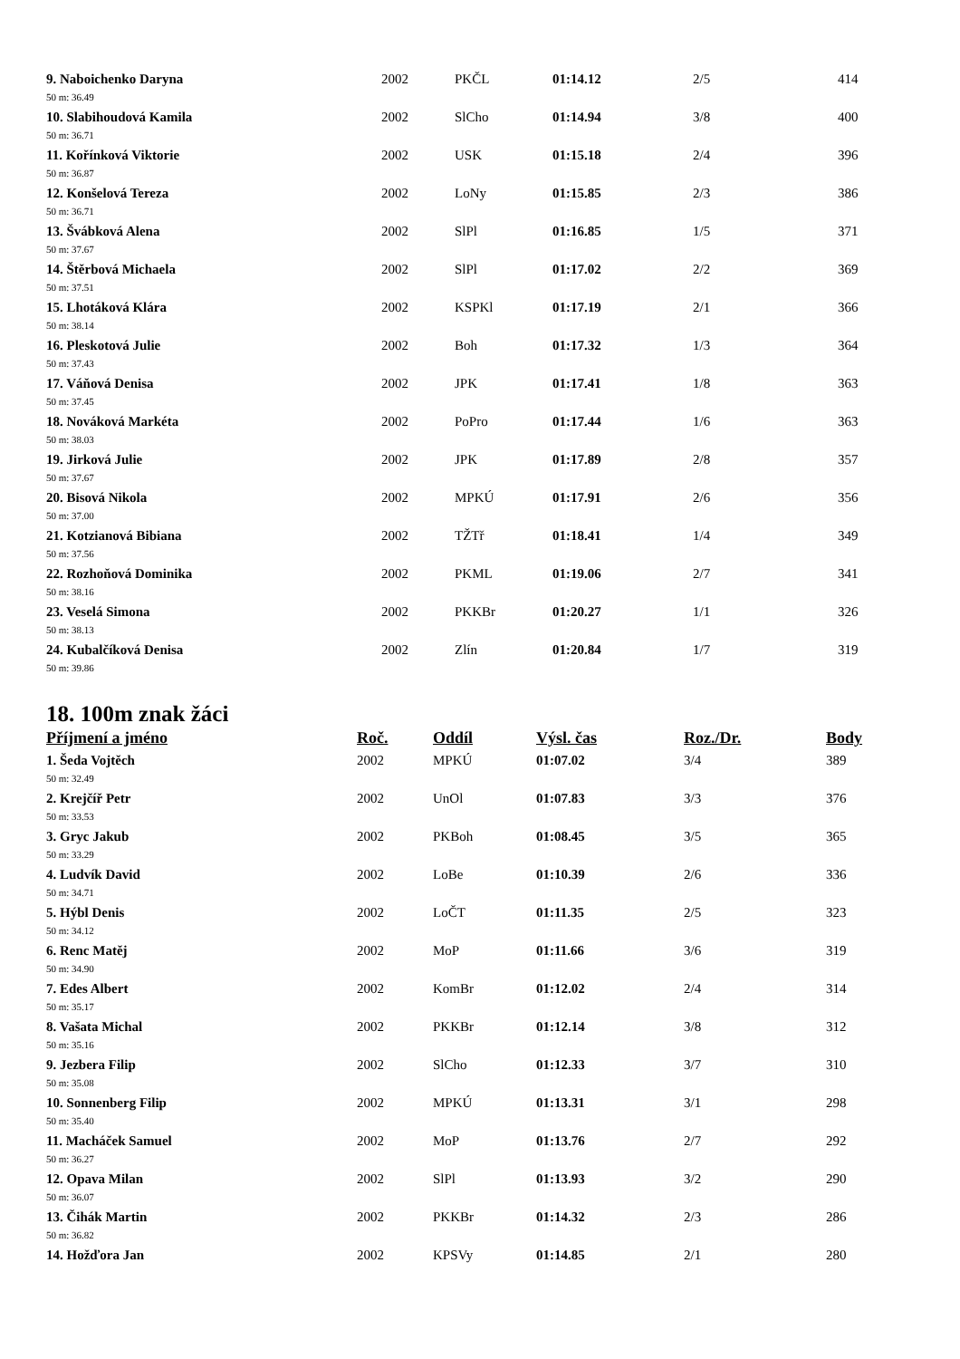| 9. Naboichenko Daryna | 2002 | PKČL | 01:14.12 | 2/5 | 414 |
| 50 m: 36.49 | | | | | |
| 10. Slabihoudová Kamila | 2002 | SlCho | 01:14.94 | 3/8 | 400 |
| 50 m: 36.71 | | | | | |
| 11. Kořínková Viktorie | 2002 | USK | 01:15.18 | 2/4 | 396 |
| 50 m: 36.87 | | | | | |
| 12. Konšelová Tereza | 2002 | LoNy | 01:15.85 | 2/3 | 386 |
| 50 m: 36.71 | | | | | |
| 13. Švábková Alena | 2002 | SlPl | 01:16.85 | 1/5 | 371 |
| 50 m: 37.67 | | | | | |
| 14. Štěrbová Michaela | 2002 | SlPl | 01:17.02 | 2/2 | 369 |
| 50 m: 37.51 | | | | | |
| 15. Lhotáková Klára | 2002 | KSPKl | 01:17.19 | 2/1 | 366 |
| 50 m: 38.14 | | | | | |
| 16. Pleskotová Julie | 2002 | Boh | 01:17.32 | 1/3 | 364 |
| 50 m: 37.43 | | | | | |
| 17. Váňová Denisa | 2002 | JPK | 01:17.41 | 1/8 | 363 |
| 50 m: 37.45 | | | | | |
| 18. Nováková Markéta | 2002 | PoPro | 01:17.44 | 1/6 | 363 |
| 50 m: 38.03 | | | | | |
| 19. Jirková Julie | 2002 | JPK | 01:17.89 | 2/8 | 357 |
| 50 m: 37.67 | | | | | |
| 20. Bisová Nikola | 2002 | MPKÚ | 01:17.91 | 2/6 | 356 |
| 50 m: 37.00 | | | | | |
| 21. Kotzianová Bibiana | 2002 | TŽTř | 01:18.41 | 1/4 | 349 |
| 50 m: 37.56 | | | | | |
| 22. Rozhoňová Dominika | 2002 | PKML | 01:19.06 | 2/7 | 341 |
| 50 m: 38.16 | | | | | |
| 23. Veselá Simona | 2002 | PKKBr | 01:20.27 | 1/1 | 326 |
| 50 m: 38.13 | | | | | |
| 24. Kubalčíková Denisa | 2002 | Zlín | 01:20.84 | 1/7 | 319 |
| 50 m: 39.86 | | | | | |
18. 100m znak žáci
| Příjmení a jméno | Roč. | Oddíl | Výsl. čas | Roz./Dr. | Body |
| --- | --- | --- | --- | --- | --- |
| 1. Šeda Vojtěch | 2002 | MPKÚ | 01:07.02 | 3/4 | 389 |
| 50 m: 32.49 | | | | | |
| 2. Krejčíř Petr | 2002 | UnOl | 01:07.83 | 3/3 | 376 |
| 50 m: 33.53 | | | | | |
| 3. Gryc Jakub | 2002 | PKBoh | 01:08.45 | 3/5 | 365 |
| 50 m: 33.29 | | | | | |
| 4. Ludvík David | 2002 | LoBe | 01:10.39 | 2/6 | 336 |
| 50 m: 34.71 | | | | | |
| 5. Hýbl Denis | 2002 | LoČT | 01:11.35 | 2/5 | 323 |
| 50 m: 34.12 | | | | | |
| 6. Renc Matěj | 2002 | MoP | 01:11.66 | 3/6 | 319 |
| 50 m: 34.90 | | | | | |
| 7. Edes Albert | 2002 | KomBr | 01:12.02 | 2/4 | 314 |
| 50 m: 35.17 | | | | | |
| 8. Vašata Michal | 2002 | PKKBr | 01:12.14 | 3/8 | 312 |
| 50 m: 35.16 | | | | | |
| 9. Jezbera Filip | 2002 | SlCho | 01:12.33 | 3/7 | 310 |
| 50 m: 35.08 | | | | | |
| 10. Sonnenberg Filip | 2002 | MPKÚ | 01:13.31 | 3/1 | 298 |
| 50 m: 35.40 | | | | | |
| 11. Macháček Samuel | 2002 | MoP | 01:13.76 | 2/7 | 292 |
| 50 m: 36.27 | | | | | |
| 12. Opava Milan | 2002 | SlPl | 01:13.93 | 3/2 | 290 |
| 50 m: 36.07 | | | | | |
| 13. Čihák Martin | 2002 | PKKBr | 01:14.32 | 2/3 | 286 |
| 50 m: 36.82 | | | | | |
| 14. Hožďora Jan | 2002 | KPSVy | 01:14.85 | 2/1 | 280 |